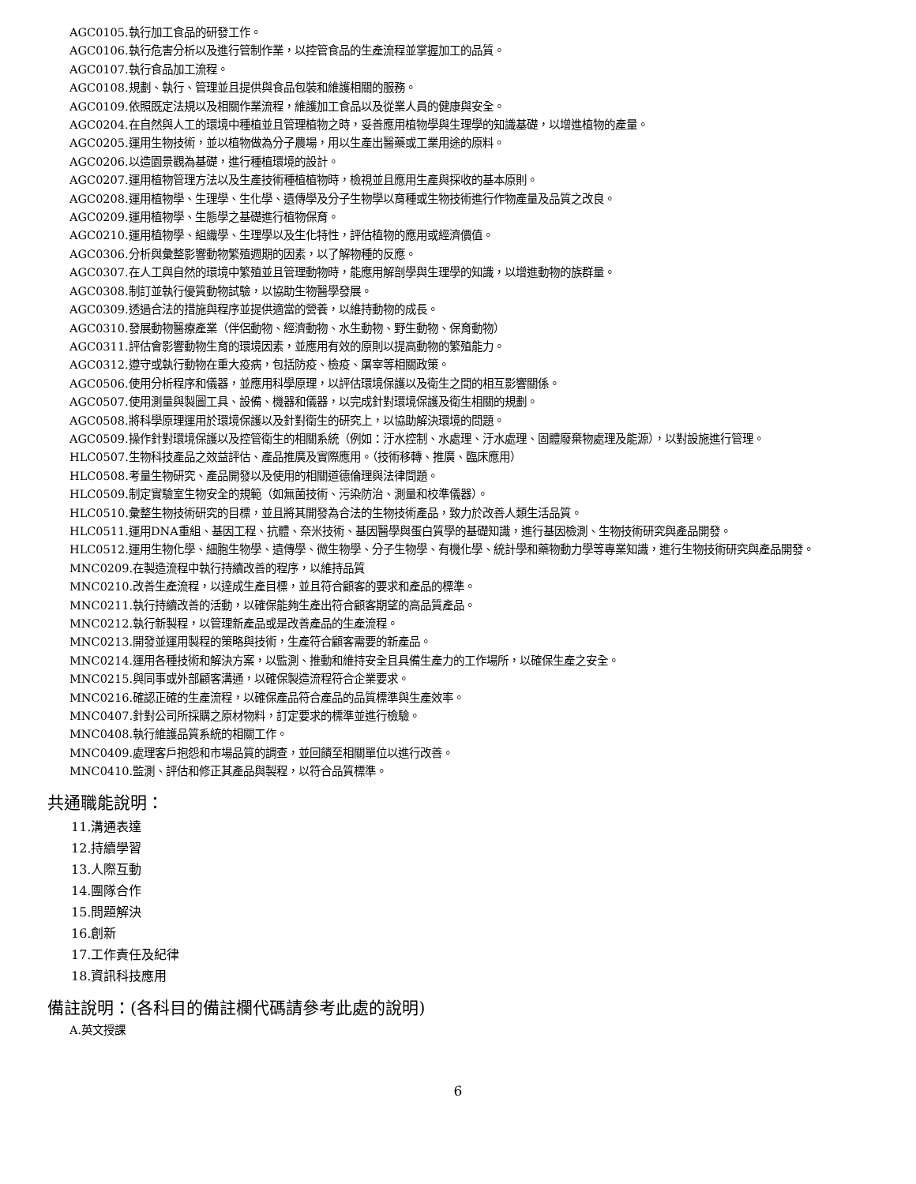AGC0105.執行加工食品的研發工作。
AGC0106.執行危害分析以及進行管制作業，以控管食品的生產流程並掌握加工的品質。
AGC0107.執行食品加工流程。
AGC0108.規劃、執行、管理並且提供與食品包裝和維護相關的服務。
AGC0109.依照既定法規以及相關作業流程，維護加工食品以及從業人員的健康與安全。
AGC0204.在自然與人工的環境中種植並且管理植物之時，妥善應用植物學與生理學的知識基礎，以增進植物的產量。
AGC0205.運用生物技術，並以植物做為分子農場，用以生產出醫藥或工業用途的原料。
AGC0206.以造園景觀為基礎，進行種植環境的設計。
AGC0207.運用植物管理方法以及生產技術種植植物時，檢視並且應用生產與採收的基本原則。
AGC0208.運用植物學、生理學、生化學、遺傳學及分子生物學以育種或生物技術進行作物產量及品質之改良。
AGC0209.運用植物學、生態學之基礎進行植物保育。
AGC0210.運用植物學、組織學、生理學以及生化特性，評估植物的應用或經濟價值。
AGC0306.分析與彙整影響動物繁殖週期的因素，以了解物種的反應。
AGC0307.在人工與自然的環境中繁殖並且管理動物時，能應用解剖學與生理學的知識，以增進動物的族群量。
AGC0308.制訂並執行優質動物試驗，以協助生物醫學發展。
AGC0309.透過合法的措施與程序並提供適當的營養，以維持動物的成長。
AGC0310.發展動物醫療產業（伴侶動物、經濟動物、水生動物、野生動物、保育動物）
AGC0311.評估會影響動物生育的環境因素，並應用有效的原則以提高動物的繁殖能力。
AGC0312.遵守或執行動物在重大疫病，包括防疫、檢疫、屠宰等相關政策。
AGC0506.使用分析程序和儀器，並應用科學原理，以評估環境保護以及衛生之間的相互影響關係。
AGC0507.使用測量與製圖工具、設備、機器和儀器，以完成針對環境保護及衛生相關的規劃。
AGC0508.將科學原理運用於環境保護以及針對衛生的研究上，以協助解決環境的問題。
AGC0509.操作針對環境保護以及控管衛生的相關系統（例如：汙水控制、水處理、汙水處理、固體廢棄物處理及能源），以對設施進行管理。
HLC0507.生物科技產品之效益評估、產品推廣及實際應用。（技術移轉、推廣、臨床應用）
HLC0508.考量生物研究、產品開發以及使用的相關道德倫理與法律問題。
HLC0509.制定實驗室生物安全的規範（如無菌技術、污染防治、測量和校準儀器）。
HLC0510.彙整生物技術研究的目標，並且將其開發為合法的生物技術產品，致力於改善人類生活品質。
HLC0511.運用DNA重組、基因工程、抗體、奈米技術、基因醫學與蛋白質學的基礎知識，進行基因檢測、生物技術研究與產品開發。
HLC0512.運用生物化學、細胞生物學、遺傳學、微生物學、分子生物學、有機化學、統計學和藥物動力學等專業知識，進行生物技術研究與產品開發。
MNC0209.在製造流程中執行持續改善的程序，以維持品質
MNC0210.改善生產流程，以達成生產目標，並且符合顧客的要求和產品的標準。
MNC0211.執行持續改善的活動，以確保能夠生產出符合顧客期望的高品質產品。
MNC0212.執行新製程，以管理新產品或是改善產品的生產流程。
MNC0213.開發並運用製程的策略與技術，生產符合顧客需要的新產品。
MNC0214.運用各種技術和解決方案，以監測、推動和維持安全且具備生產力的工作場所，以確保生產之安全。
MNC0215.與同事或外部顧客溝通，以確保製造流程符合企業要求。
MNC0216.確認正確的生產流程，以確保產品符合產品的品質標準與生產效率。
MNC0407.針對公司所採購之原材物料，訂定要求的標準並進行檢驗。
MNC0408.執行維護品質系統的相關工作。
MNC0409.處理客戶抱怨和市場品質的調查，並回饋至相關單位以進行改善。
MNC0410.監測、評估和修正其產品與製程，以符合品質標準。
共通職能說明：
11.溝通表達
12.持續學習
13.人際互動
14.團隊合作
15.問題解決
16.創新
17.工作責任及紀律
18.資訊科技應用
備註說明：(各科目的備註欄代碼請參考此處的說明)
A.英文授課
6